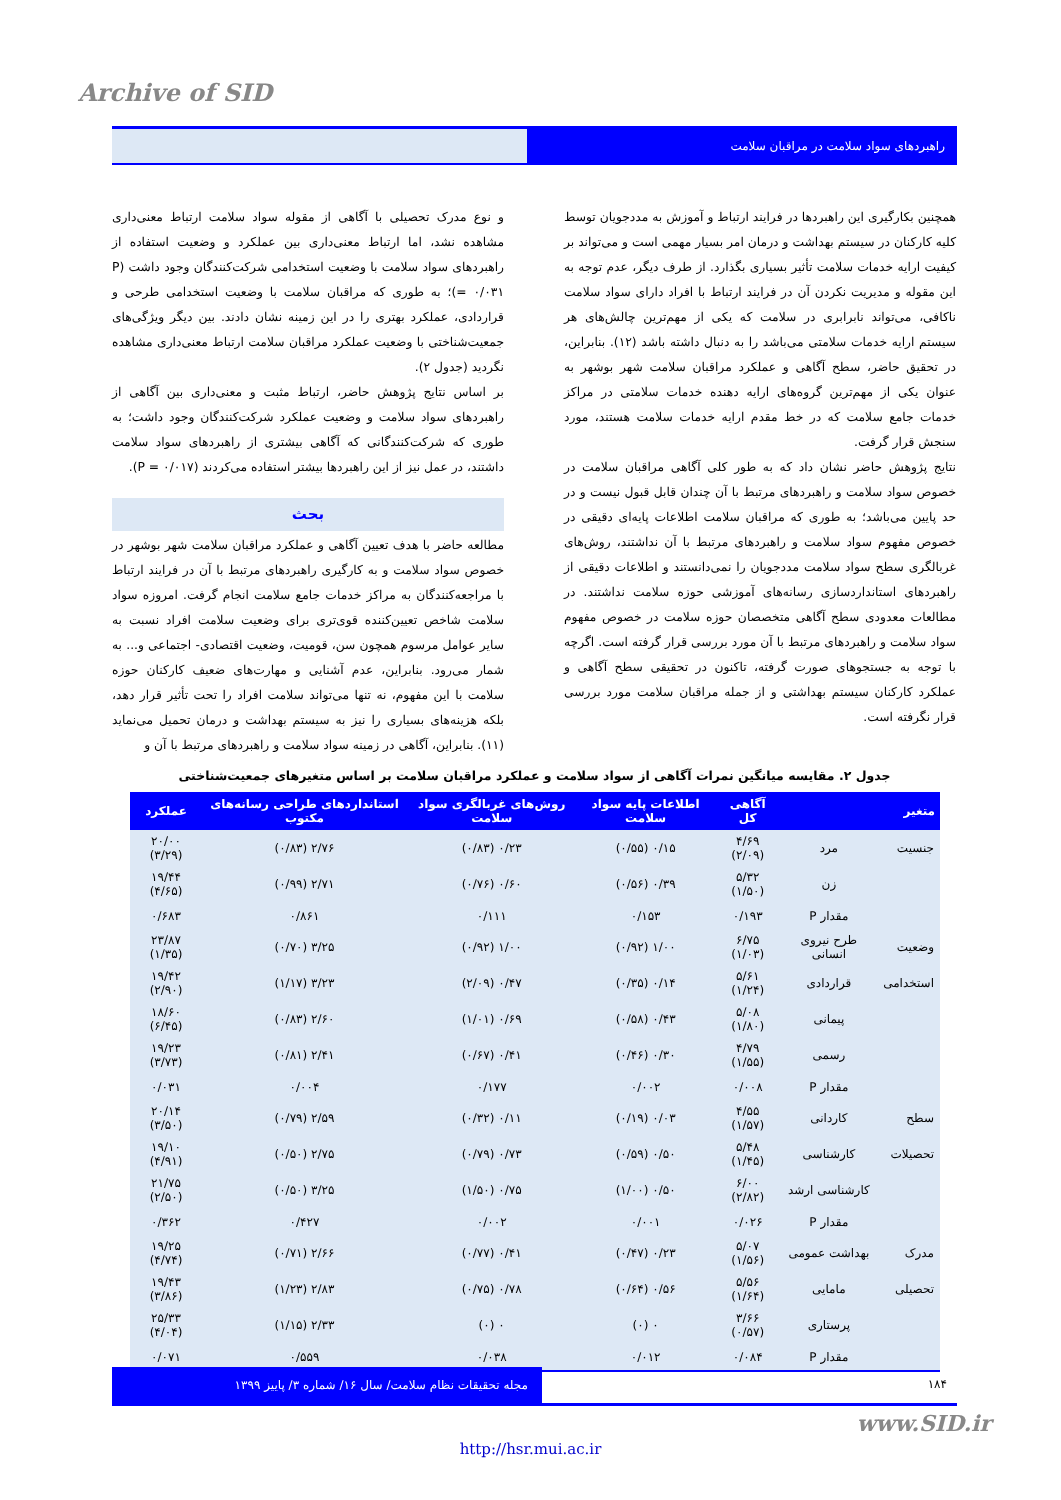Archive of SID
راهبردهای سواد سلامت در مراقبان سلامت
و نوع مدرک تحصیلی با آگاهی از مقوله سواد سلامت ارتباط معنی‌داری مشاهده نشد، اما ارتباط معنی‌داری بین عملکرد و وضعیت استفاده از راهبردهای سواد سلامت با وضعیت استخدامی شرکت‌کنندگان وجود داشت (P = ۰/۰۳۱)؛ به طوری که مراقبان سلامت با وضعیت استخدامی طرحی و قراردادی، عملکرد بهتری را در این زمینه نشان دادند. بین دیگر ویژگی‌های جمعیت‌شناختی با وضعیت عملکرد مراقبان سلامت ارتباط معنی‌داری مشاهده نگردید (جدول ۲).
بر اساس نتایج پژوهش حاضر، ارتباط مثبت و معنی‌داری بین آگاهی از راهبردهای سواد سلامت و وضعیت عملکرد شرکت‌کنندگان وجود داشت؛ به طوری که شرکت‌کنندگانی که آگاهی بیشتری از راهبردهای سواد سلامت داشتند، در عمل نیز از این راهبردها بیشتر استفاده می‌کردند (P = ۰/۰۱۷).
بحث
مطالعه حاضر با هدف تعیین آگاهی و عملکرد مراقبان سلامت شهر بوشهر در خصوص سواد سلامت و به کارگیری راهبردهای مرتبط با آن در فرایند ارتباط با مراجعه‌کنندگان به مراکز خدمات جامع سلامت انجام گرفت. امروزه سواد سلامت شاخص تعیین‌کننده قوی‌تری برای وضعیت سلامت افراد نسبت به سایر عوامل مرسوم همچون سن، قومیت، وضعیت اقتصادی- اجتماعی و... به شمار می‌رود. بنابراین، عدم آشنایی و مهارت‌های ضعیف کارکنان حوزه سلامت با این مفهوم، نه تنها می‌تواند سلامت افراد را تحت تأثیر قرار دهد، بلکه هزینه‌های بسیاری را نیز به سیستم بهداشت و درمان تحمیل می‌نماید (۱۱). بنابراین، آگاهی در زمینه سواد سلامت و راهبردهای مرتبط با آن و
همچنین بکارگیری این راهبردها در فرایند ارتباط و آموزش به مددجویان توسط کلیه کارکنان در سیستم بهداشت و درمان امر بسیار مهمی است و می‌تواند بر کیفیت ارایه خدمات سلامت تأثیر بسیاری بگذارد. از طرف دیگر، عدم توجه به این مقوله و مدیریت نکردن آن در فرایند ارتباط با افراد دارای سواد سلامت ناکافی، می‌تواند نابرابری در سلامت که یکی از مهم‌ترین چالش‌های هر سیستم ارایه خدمات سلامتی می‌باشد را به دنبال داشته باشد (۱۲). بنابراین، در تحقیق حاضر، سطح آگاهی و عملکرد مراقبان سلامت شهر بوشهر به عنوان یکی از مهم‌ترین گروه‌های ارایه دهنده خدمات سلامتی در مراکز خدمات جامع سلامت که در خط مقدم ارایه خدمات سلامت هستند، مورد سنجش قرار گرفت.
نتایج پژوهش حاضر نشان داد که به طور کلی آگاهی مراقبان سلامت در خصوص سواد سلامت و راهبردهای مرتبط با آن چندان قابل قبول نیست و در حد پایین می‌باشد؛ به طوری که مراقبان سلامت اطلاعات پایه‌ای دقیقی در خصوص مفهوم سواد سلامت و راهبردهای مرتبط با آن نداشتند، روش‌های غربالگری سطح سواد سلامت مددجویان را نمی‌دانستند و اطلاعات دقیقی از راهبردهای استانداردسازی رسانه‌های آموزشی حوزه سلامت نداشتند. در مطالعات معدودی سطح آگاهی متخصصان حوزه سلامت در خصوص مفهوم سواد سلامت و راهبردهای مرتبط با آن مورد بررسی قرار گرفته است. اگرچه با توجه به جستجوهای صورت گرفته، تاکنون در تحقیقی سطح آگاهی و عملکرد کارکنان سیستم بهداشتی و از جمله مراقبان سلامت مورد بررسی قرار نگرفته است.
جدول ۲. مقایسه میانگین نمرات آگاهی از سواد سلامت و عملکرد مراقبان سلامت بر اساس متغیرهای جمعیت‌شناختی
| متغیر | | آگاهی کل | اطلاعات پایه سواد سلامت | روش‌های غربالگری سواد سلامت | استانداردهای طراحی رسانه‌های مکتوب | عملکرد |
| --- | --- | --- | --- | --- | --- | --- |
| جنسیت | مرد | ۴/۶۹ (۲/۰۹) | ۰/۱۵ (۰/۵۵) | ۰/۲۳ (۰/۸۳) | ۲/۷۶ (۰/۸۳) | ۲۰/۰۰ (۳/۲۹) |
| | زن | ۵/۳۲ (۱/۵۰) | ۰/۳۹ (۰/۵۶) | ۰/۶۰ (۰/۷۶) | ۲/۷۱ (۰/۹۹) | ۱۹/۴۴ (۴/۶۵) |
| | مقدار P | ۰/۱۹۳ | ۰/۱۵۳ | ۰/۱۱۱ | ۰/۸۶۱ | ۰/۶۸۳ |
| وضعیت | طرح نیروی انسانی | ۶/۷۵ (۱/۰۳) | ۱/۰۰ (۰/۹۲) | ۱/۰۰ (۰/۹۲) | ۳/۲۵ (۰/۷۰) | ۲۳/۸۷ (۱/۳۵) |
| استخدامی | قراردادی | ۵/۶۱ (۱/۲۴) | ۰/۱۴ (۰/۳۵) | ۰/۴۷ (۲/۰۹) | ۳/۲۳ (۱/۱۷) | ۱۹/۴۲ (۲/۹۰) |
| | پیمانی | ۵/۰۸ (۱/۸۰) | ۰/۴۳ (۰/۵۸) | ۰/۶۹ (۱/۰۱) | ۲/۶۰ (۰/۸۳) | ۱۸/۶۰ (۶/۴۵) |
| | رسمی | ۴/۷۹ (۱/۵۵) | ۰/۳۰ (۰/۴۶) | ۰/۴۱ (۰/۶۷) | ۲/۴۱ (۰/۸۱) | ۱۹/۲۳ (۳/۷۳) |
| | مقدار P | ۰/۰۰۸ | ۰/۰۰۲ | ۰/۱۷۷ | ۰/۰۰۴ | ۰/۰۳۱ |
| سطح | کاردانی | ۴/۵۵ (۱/۵۷) | ۰/۰۳ (۰/۱۹) | ۰/۱۱ (۰/۳۲) | ۲/۵۹ (۰/۷۹) | ۲۰/۱۴ (۳/۵۰) |
| تحصیلات | کارشناسی | ۵/۴۸ (۱/۴۵) | ۰/۵۰ (۰/۵۹) | ۰/۷۳ (۰/۷۹) | ۲/۷۵ (۰/۵۰) | ۱۹/۱۰ (۴/۹۱) |
| | کارشناسی ارشد | ۶/۰۰ (۲/۸۲) | ۰/۵۰ (۱/۰۰) | ۰/۷۵ (۱/۵۰) | ۳/۲۵ (۰/۵۰) | ۲۱/۷۵ (۲/۵۰) |
| | مقدار P | ۰/۰۲۶ | ۰/۰۰۱ | ۰/۰۰۲ | ۰/۴۲۷ | ۰/۳۶۲ |
| مدرک | بهداشت عمومی | ۵/۰۷ (۱/۵۶) | ۰/۲۳ (۰/۴۷) | ۰/۴۱ (۰/۷۷) | ۲/۶۶ (۰/۷۱) | ۱۹/۲۵ (۴/۷۴) |
| تحصیلی | مامایی | ۵/۵۶ (۱/۶۴) | ۰/۵۶ (۰/۶۴) | ۰/۷۸ (۰/۷۵) | ۲/۸۳ (۱/۲۳) | ۱۹/۴۳ (۳/۸۶) |
| | پرستاری | ۳/۶۶ (۰/۵۷) | ۰ (۰) | ۰ (۰) | ۲/۳۳ (۱/۱۵) | ۲۵/۳۳ (۴/۰۴) |
| | مقدار P | ۰/۰۸۴ | ۰/۰۱۲ | ۰/۰۳۸ | ۰/۵۵۹ | ۰/۰۷۱ |
مجله تحقیقات نظام سلامت/ سال ۱۶/ شماره ۳/ پاییز ۱۳۹۹
۱۸۴
www.SID.ir
http://hsr.mui.ac.ir